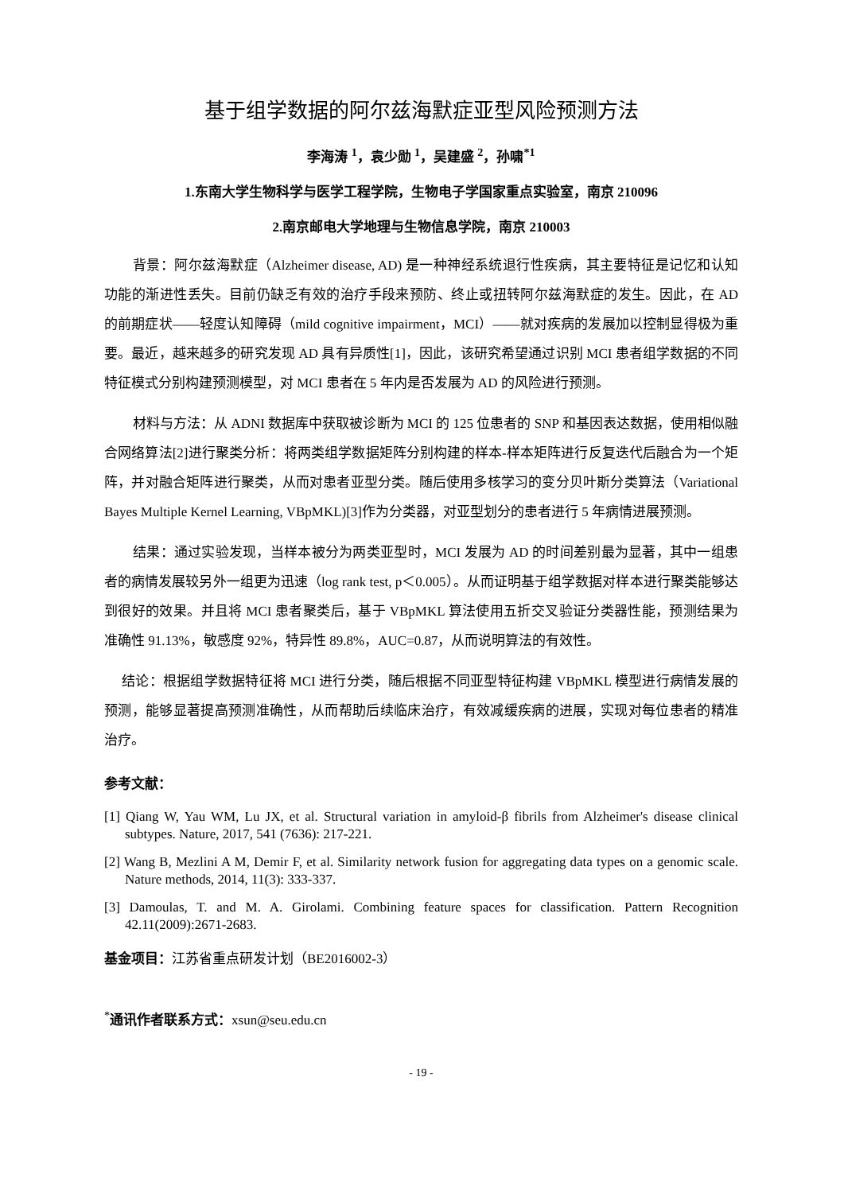基于组学数据的阿尔兹海默症亚型风险预测方法
李海涛 <sup>1</sup>，袁少勋 <sup>1</sup>，吴建盛 <sup>2</sup>，孙啸<sup>*1</sup>
1.东南大学生物科学与医学工程学院，生物电子学国家重点实验室，南京 210096
2.南京邮电大学地理与生物信息学院，南京 210003
背景：阿尔兹海默症（Alzheimer disease, AD) 是一种神经系统退行性疾病，其主要特征是记忆和认知功能的渐进性丢失。目前仍缺乏有效的治疗手段来预防、终止或扭转阿尔兹海默症的发生。因此，在 AD 的前期症状——轻度认知障碍（mild cognitive impairment，MCI）——就对疾病的发展加以控制显得极为重要。最近，越来越多的研究发现 AD 具有异质性[1]，因此，该研究希望通过识别 MCI 患者组学数据的不同特征模式分别构建预测模型，对 MCI 患者在 5 年内是否发展为 AD 的风险进行预测。
材料与方法：从 ADNI 数据库中获取被诊断为 MCI 的 125 位患者的 SNP 和基因表达数据，使用相似融合网络算法[2]进行聚类分析：将两类组学数据矩阵分别构建的样本-样本矩阵进行反复迭代后融合为一个矩阵，并对融合矩阵进行聚类，从而对患者亚型分类。随后使用多核学习的变分贝叶斯分类算法（Variational Bayes Multiple Kernel Learning, VBpMKL)[3]作为分类器，对亚型划分的患者进行 5 年病情进展预测。
结果：通过实验发现，当样本被分为两类亚型时，MCI 发展为 AD 的时间差别最为显著，其中一组患者的病情发展较另外一组更为迅速（log rank test, p＜0.005）。从而证明基于组学数据对样本进行聚类能够达到很好的效果。并且将 MCI 患者聚类后，基于 VBpMKL 算法使用五折交叉验证分类器性能，预测结果为准确性 91.13%，敏感度 92%，特异性 89.8%，AUC=0.87，从而说明算法的有效性。
结论：根据组学数据特征将 MCI 进行分类，随后根据不同亚型特征构建 VBpMKL 模型进行病情发展的预测，能够显著提高预测准确性，从而帮助后续临床治疗，有效减缓疾病的进展，实现对每位患者的精准治疗。
参考文献：
[1] Qiang W, Yau WM, Lu JX, et al. Structural variation in amyloid-β fibrils from Alzheimer's disease clinical subtypes. Nature, 2017, 541 (7636): 217-221.
[2] Wang B, Mezlini A M, Demir F, et al. Similarity network fusion for aggregating data types on a genomic scale. Nature methods, 2014, 11(3): 333-337.
[3] Damoulas, T. and M. A. Girolami. Combining feature spaces for classification. Pattern Recognition 42.11(2009):2671-2683.
基金项目：江苏省重点研发计划（BE2016002-3）
<sup>*</sup> 通讯作者联系方式：xsun@seu.edu.cn
- 19 -